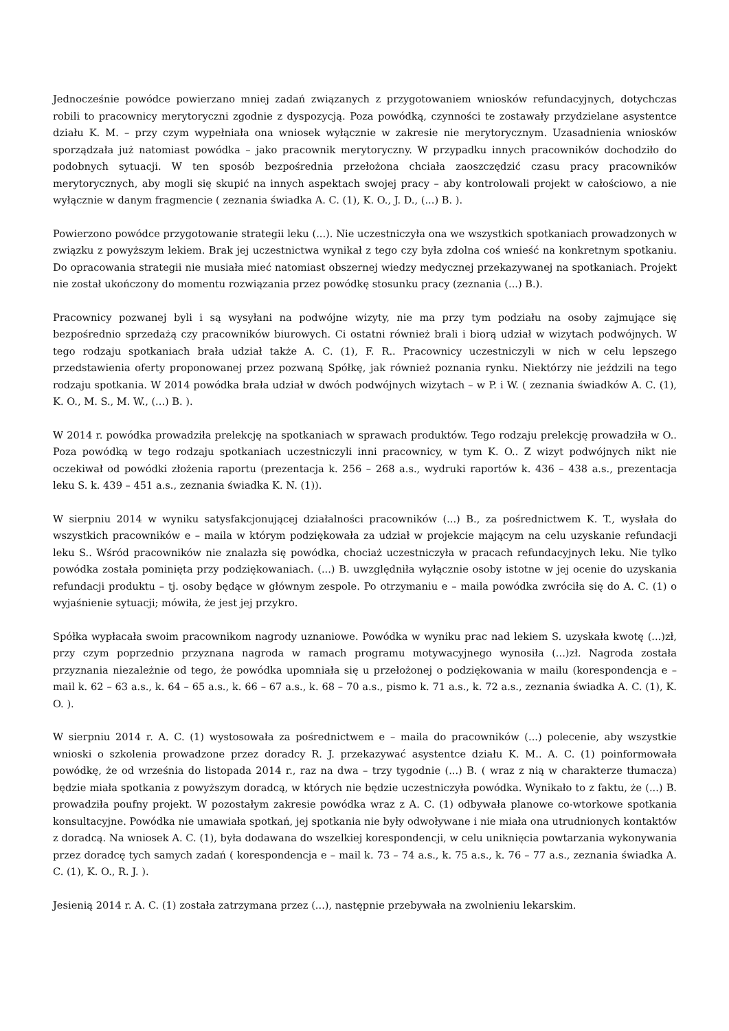Jednocześnie powódce powierzano mniej zadań związanych z przygotowaniem wniosków refundacyjnych, dotychczas robili to pracownicy merytoryczni zgodnie z dyspozycją. Poza powódką, czynności te zostawały przydzielane asystentce działu K. M. – przy czym wypełniała ona wniosek wyłącznie w zakresie nie merytorycznym. Uzasadnienia wniosków sporządzała już natomiast powódka – jako pracownik merytoryczny. W przypadku innych pracowników dochodziło do podobnych sytuacji. W ten sposób bezpośrednia przełożona chciała zaoszczędzić czasu pracy pracowników merytorycznych, aby mogli się skupić na innych aspektach swojej pracy – aby kontrolowali projekt w całościowo, a nie wyłącznie w danym fragmencie ( zeznania świadka A. C. (1), K. O., J. D., (...) B. ).
Powierzono powódce przygotowanie strategii leku (...). Nie uczestniczyła ona we wszystkich spotkaniach prowadzonych w związku z powyższym lekiem. Brak jej uczestnictwa wynikał z tego czy była zdolna coś wnieść na konkretnym spotkaniu. Do opracowania strategii nie musiała mieć natomiast obszernej wiedzy medycznej przekazywanej na spotkaniach. Projekt nie został ukończony do momentu rozwiązania przez powódkę stosunku pracy (zeznania (...) B.).
Pracownicy pozwanej byli i są wysyłani na podwójne wizyty, nie ma przy tym podziału na osoby zajmujące się bezpośrednio sprzedażą czy pracowników biurowych. Ci ostatni również brali i biorą udział w wizytach podwójnych. W tego rodzaju spotkaniach brała udział także A. C. (1), F. R.. Pracownicy uczestniczyli w nich w celu lepszego przedstawienia oferty proponowanej przez pozwaną Spółkę, jak również poznania rynku. Niektórzy nie jeździli na tego rodzaju spotkania. W 2014 powódka brała udział w dwóch podwójnych wizytach – w P. i W. ( zeznania świadków A. C. (1), K. O., M. S., M. W., (...) B. ).
W 2014 r. powódka prowadziła prelekcję na spotkaniach w sprawach produktów. Tego rodzaju prelekcję prowadziła w O.. Poza powódką w tego rodzaju spotkaniach uczestniczyli inni pracownicy, w tym K. O.. Z wizyt podwójnych nikt nie oczekiwał od powódki złożenia raportu (prezentacja k. 256 – 268 a.s., wydruki raportów k. 436 – 438 a.s., prezentacja leku S. k. 439 – 451 a.s., zeznania świadka K. N. (1)).
W sierpniu 2014 w wyniku satysfakcjonującej działalności pracowników (...) B., za pośrednictwem K. T., wysłała do wszystkich pracowników e – maila w którym podziękowała za udział w projekcie mającym na celu uzyskanie refundacji leku S.. Wśród pracowników nie znalazła się powódka, chociaż uczestniczyła w pracach refundacyjnych leku. Nie tylko powódka została pominięta przy podziękowaniach. (...) B. uwzględniła wyłącznie osoby istotne w jej ocenie do uzyskania refundacji produktu – tj. osoby będące w głównym zespole. Po otrzymaniu e – maila powódka zwróciła się do A. C. (1) o wyjaśnienie sytuacji; mówiła, że jest jej przykro.
Spółka wypłacała swoim pracownikom nagrody uznaniowe. Powódka w wyniku prac nad lekiem S. uzyskała kwotę (...)zł, przy czym poprzednio przyznana nagroda w ramach programu motywacyjnego wynosiła (...)zł. Nagroda została przyznania niezależnie od tego, że powódka upomniała się u przełożonej o podziękowania w mailu (korespondencja e – mail k. 62 – 63 a.s., k. 64 – 65 a.s., k. 66 – 67 a.s., k. 68 – 70 a.s., pismo k. 71 a.s., k. 72 a.s., zeznania świadka A. C. (1), K. O. ).
W sierpniu 2014 r. A. C. (1) wystosowała za pośrednictwem e – maila do pracowników (...) polecenie, aby wszystkie wnioski o szkolenia prowadzone przez doradcy R. J. przekazywać asystentce działu K. M.. A. C. (1) poinformowała powódkę, że od września do listopada 2014 r., raz na dwa – trzy tygodnie (...) B. ( wraz z nią w charakterze tłumacza) będzie miała spotkania z powyższym doradcą, w których nie będzie uczestniczyła powódka. Wynikało to z faktu, że (...) B. prowadziła poufny projekt. W pozostałym zakresie powódka wraz z A. C. (1) odbywała planowe co-wtorkowe spotkania konsultacyjne. Powódka nie umawiała spotkań, jej spotkania nie były odwoływane i nie miała ona utrudnionych kontaktów z doradcą. Na wniosek A. C. (1), była dodawana do wszelkiej korespondencji, w celu uniknięcia powtarzania wykonywania przez doradcę tych samych zadań ( korespondencja e – mail k. 73 – 74 a.s., k. 75 a.s., k. 76 – 77 a.s., zeznania świadka A. C. (1), K. O., R. J. ).
Jesienią 2014 r. A. C. (1) została zatrzymana przez (...), następnie przebywała na zwolnieniu lekarskim.